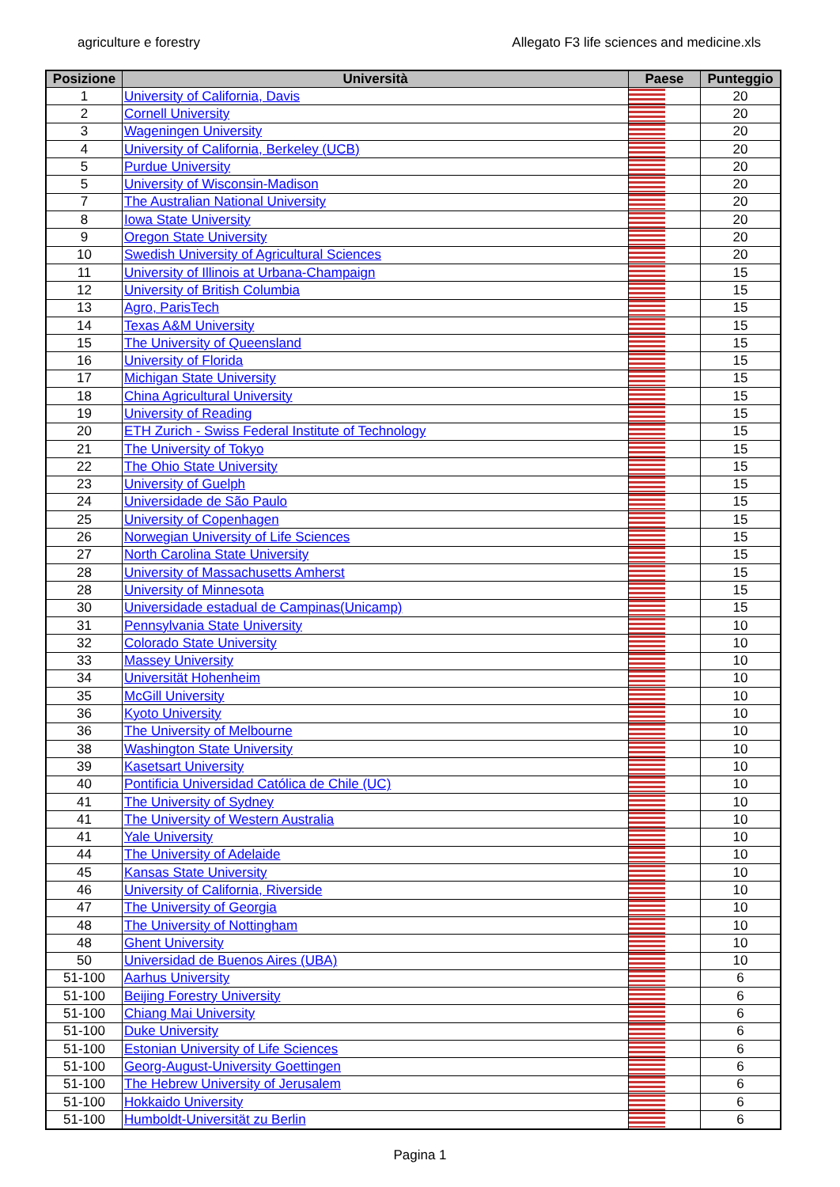agriculture e forestry Allegato F3 life sciences and medicine.xls
| Posizione | Università | Paese | Punteggio |
| --- | --- | --- | --- |
| 1 | University of California, Davis | | 20 |
| 2 | Cornell University | | 20 |
| 3 | Wageningen University | | 20 |
| 4 | University of California, Berkeley (UCB) | | 20 |
| 5 | Purdue University | | 20 |
| 5 | University of Wisconsin-Madison | | 20 |
| 7 | The Australian National University | | 20 |
| 8 | Iowa State University | | 20 |
| 9 | Oregon State University | | 20 |
| 10 | Swedish University of Agricultural Sciences | | 20 |
| 11 | University of Illinois at Urbana-Champaign | | 15 |
| 12 | University of British Columbia | | 15 |
| 13 | Agro, ParisTech | | 15 |
| 14 | Texas A&M University | | 15 |
| 15 | The University of Queensland | | 15 |
| 16 | University of Florida | | 15 |
| 17 | Michigan State University | | 15 |
| 18 | China Agricultural University | | 15 |
| 19 | University of Reading | | 15 |
| 20 | ETH Zurich - Swiss Federal Institute of Technology | | 15 |
| 21 | The University of Tokyo | | 15 |
| 22 | The Ohio State University | | 15 |
| 23 | University of Guelph | | 15 |
| 24 | Universidade de São Paulo | | 15 |
| 25 | University of Copenhagen | | 15 |
| 26 | Norwegian University of Life Sciences | | 15 |
| 27 | North Carolina State University | | 15 |
| 28 | University of Massachusetts Amherst | | 15 |
| 28 | University of Minnesota | | 15 |
| 30 | Universidade estadual de Campinas(Unicamp) | | 15 |
| 31 | Pennsylvania State University | | 10 |
| 32 | Colorado State University | | 10 |
| 33 | Massey University | | 10 |
| 34 | Universität Hohenheim | | 10 |
| 35 | McGill University | | 10 |
| 36 | Kyoto University | | 10 |
| 36 | The University of Melbourne | | 10 |
| 38 | Washington State University | | 10 |
| 39 | Kasetsart University | | 10 |
| 40 | Pontificia Universidad Católica de Chile (UC) | | 10 |
| 41 | The University of Sydney | | 10 |
| 41 | The University of Western Australia | | 10 |
| 41 | Yale University | | 10 |
| 44 | The University of Adelaide | | 10 |
| 45 | Kansas State University | | 10 |
| 46 | University of California, Riverside | | 10 |
| 47 | The University of Georgia | | 10 |
| 48 | The University of Nottingham | | 10 |
| 48 | Ghent University | | 10 |
| 50 | Universidad de Buenos Aires (UBA) | | 10 |
| 51-100 | Aarhus University | | 6 |
| 51-100 | Beijing Forestry University | | 6 |
| 51-100 | Chiang Mai University | | 6 |
| 51-100 | Duke University | | 6 |
| 51-100 | Estonian University of Life Sciences | | 6 |
| 51-100 | Georg-August-University Goettingen | | 6 |
| 51-100 | The Hebrew University of Jerusalem | | 6 |
| 51-100 | Hokkaido University | | 6 |
| 51-100 | Humboldt-Universität zu Berlin | | 6 |
Pagina 1